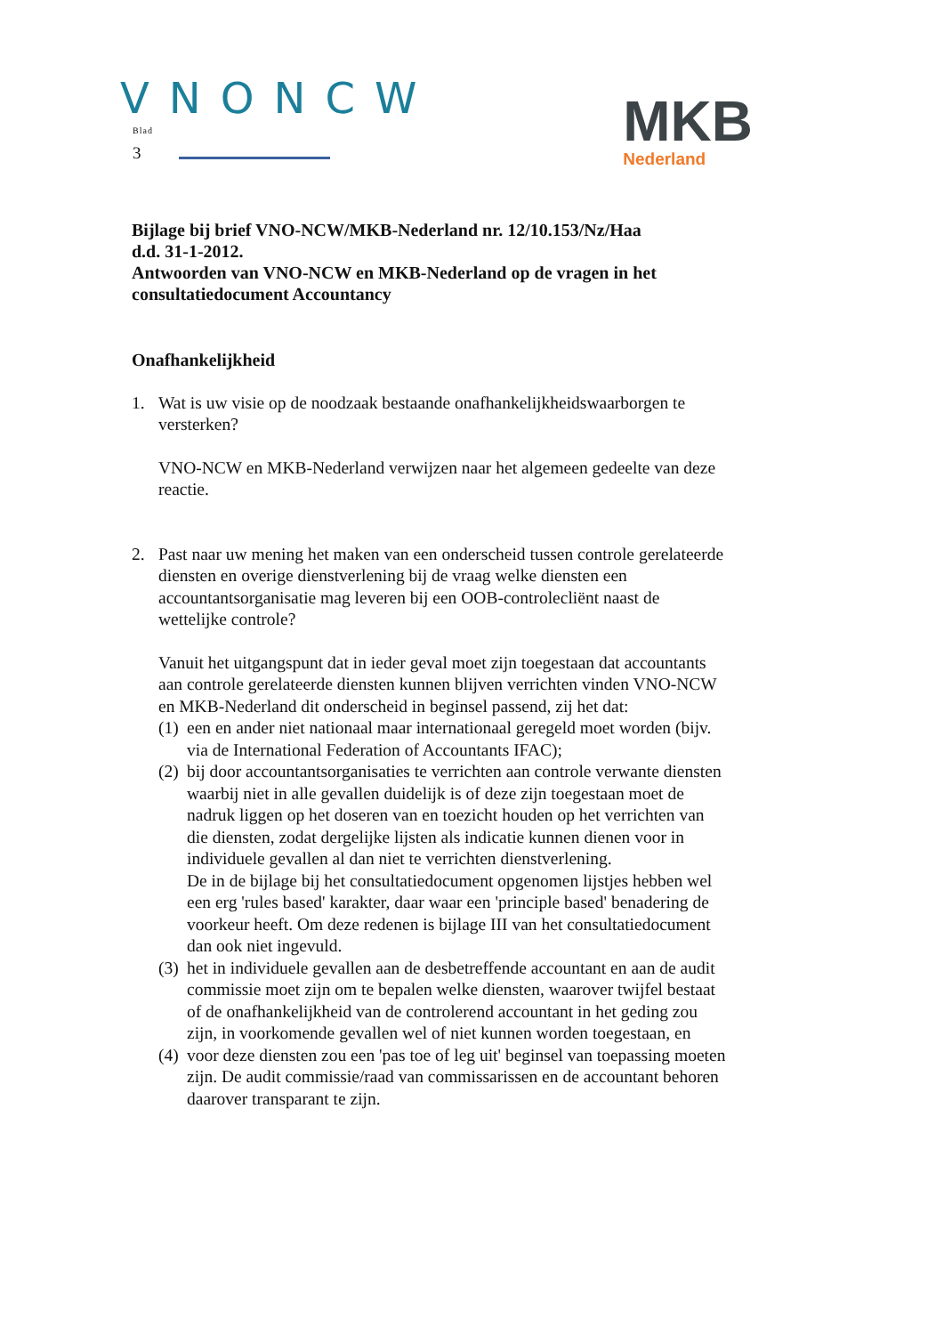VNONCW
Blad
3
MKB
Nederland
Bijlage bij brief VNO-NCW/MKB-Nederland nr. 12/10.153/Nz/Haa
d.d. 31-1-2012.
Antwoorden van VNO-NCW en MKB-Nederland op de vragen in het consultatiedocument Accountancy
Onafhankelijkheid
1. Wat is uw visie op de noodzaak bestaande onafhankelijkheidswaarborgen te versterken?
VNO-NCW en MKB-Nederland verwijzen naar het algemeen gedeelte van deze reactie.
2. Past naar uw mening het maken van een onderscheid tussen controle gerelateerde diensten en overige dienstverlening bij de vraag welke diensten een accountantsorganisatie mag leveren bij een OOB-controlecliënt naast de wettelijke controle?
Vanuit het uitgangspunt dat in ieder geval moet zijn toegestaan dat accountants aan controle gerelateerde diensten kunnen blijven verrichten vinden VNO-NCW en MKB-Nederland dit onderscheid in beginsel passend, zij het dat:
(1)
een en ander niet nationaal maar internationaal geregeld moet worden (bijv. via de International Federation of Accountants IFAC);
(2)
bij door accountantsorganisaties te verrichten aan controle verwante diensten waarbij niet in alle gevallen duidelijk is of deze zijn toegestaan moet de nadruk liggen op het doseren van en toezicht houden op het verrichten van die diensten, zodat dergelijke lijsten als indicatie kunnen dienen voor in individuele gevallen al dan niet te verrichten dienstverlening.
De in de bijlage bij het consultatiedocument opgenomen lijstjes hebben wel een erg 'rules based' karakter, daar waar een 'principle based' benadering de voorkeur heeft. Om deze redenen is bijlage III van het consultatiedocument dan ook niet ingevuld.
(3)
het in individuele gevallen aan de desbetreffende accountant en aan de audit commissie moet zijn om te bepalen welke diensten, waarover twijfel bestaat of de onafhankelijkheid van de controlerend accountant in het geding zou zijn, in voorkomende gevallen wel of niet kunnen worden toegestaan, en
(4)
voor deze diensten zou een 'pas toe of leg uit' beginsel van toepassing moeten zijn. De audit commissie/raad van commissarissen en de accountant behoren daarover transparant te zijn.